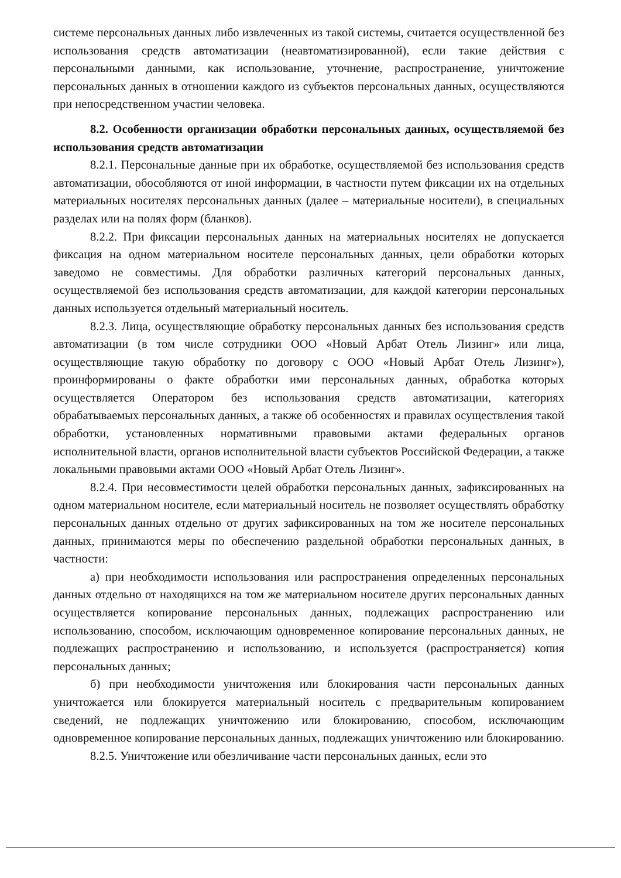системе персональных данных либо извлеченных из такой системы, считается осуществленной без использования средств автоматизации (неавтоматизированной), если такие действия с персональными данными, как использование, уточнение, распространение, уничтожение персональных данных в отношении каждого из субъектов персональных данных, осуществляются при непосредственном участии человека.
8.2. Особенности организации обработки персональных данных, осуществляемой без использования средств автоматизации
8.2.1. Персональные данные при их обработке, осуществляемой без использования средств автоматизации, обособляются от иной информации, в частности путем фиксации их на отдельных материальных носителях персональных данных (далее – материальные носители), в специальных разделах или на полях форм (бланков).
8.2.2. При фиксации персональных данных на материальных носителях не допускается фиксация на одном материальном носителе персональных данных, цели обработки которых заведомо не совместимы. Для обработки различных категорий персональных данных, осуществляемой без использования средств автоматизации, для каждой категории персональных данных используется отдельный материальный носитель.
8.2.3. Лица, осуществляющие обработку персональных данных без использования средств автоматизации (в том числе сотрудники ООО «Новый Арбат Отель Лизинг» или лица, осуществляющие такую обработку по договору с ООО «Новый Арбат Отель Лизинг»), проинформированы о факте обработки ими персональных данных, обработка которых осуществляется Оператором без использования средств автоматизации, категориях обрабатываемых персональных данных, а также об особенностях и правилах осуществления такой обработки, установленных нормативными правовыми актами федеральных органов исполнительной власти, органов исполнительной власти субъектов Российской Федерации, а также локальными правовыми актами ООО «Новый Арбат Отель Лизинг».
8.2.4. При несовместимости целей обработки персональных данных, зафиксированных на одном материальном носителе, если материальный носитель не позволяет осуществлять обработку персональных данных отдельно от других зафиксированных на том же носителе персональных данных, принимаются меры по обеспечению раздельной обработки персональных данных, в частности:
а) при необходимости использования или распространения определенных персональных данных отдельно от находящихся на том же материальном носителе других персональных данных осуществляется копирование персональных данных, подлежащих распространению или использованию, способом, исключающим одновременное копирование персональных данных, не подлежащих распространению и использованию, и используется (распространяется) копия персональных данных;
б) при необходимости уничтожения или блокирования части персональных данных уничтожается или блокируется материальный носитель с предварительным копированием сведений, не подлежащих уничтожению или блокированию, способом, исключающим одновременное копирование персональных данных, подлежащих уничтожению или блокированию.
8.2.5. Уничтожение или обезличивание части персональных данных, если это